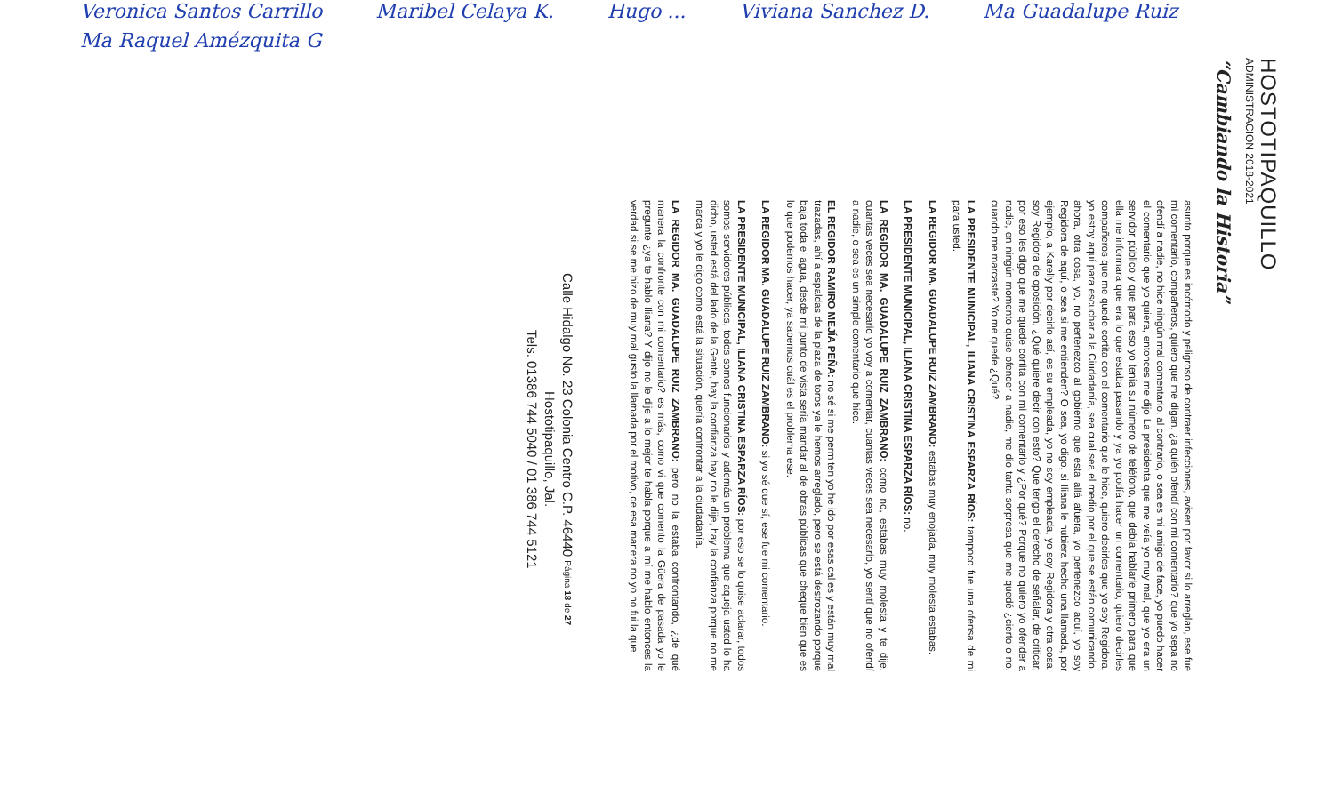Veronica Santos Carrillo Maribel Celaya K. Hugo ... Viviana Sanchez D. Ma Guadalupe Ruiz Ma Raquel Amézquita G
HOSTOTIPAQUILLO
ADMINISTRACION 2018-2021
“Cambiando la Historia”
asunto porque es incómodo y peligroso de contraer infecciones, avisen por favor si lo arreglan, ese fue mi comentario, compañeros, quiero que me digan, ¿a quién ofendí con mi comentario? que yo sepa no ofendí a nadie, no hice ningún mal comentario, al contrario, o sea es mi amigo de face, yo puedo hacer el comentario que yo quiera, entonces me dijo La presidenta que me veía yo muy mal, que yo era un servidor público y que para eso yo tenía su número de teléfono, que debía hablarle primero para que ella me informara que era lo que estaba pasando y ya yo podía hacer un comentario, quiero decirles compañeros que me quede cortita con el comentario que le hice, quiero decirles que yo soy Regidora, yo estoy aquí para escuchar a la Ciudadanía, sea cual sea el medio por el que se están comunicando, ahora, otra cosa, yo, no pertenezco al gobierno que esta allá afuera, yo pertenezco aquí, yo soy Regidora de aquí, o sea si me entienden? O sea, yo digo, si Iliana le hubiera hecho una llamada, por ejemplo, a Karelly por decirlo así, es su empleada, yo no soy empleada, yo soy Regidora y otra cosa, soy Regidora de oposición, ¿Qué quiere decir con esto? Que tengo el derecho de señalar, de criticar, por eso les digo que me quede cortita con mi comentario y ¿Por qué? Porque no quiero yo ofender a nadie, en ningún momento quise ofender a nadie, me dio tanta sorpresa que me quedé ¿cierto o no, cuando me marcaste? Yo me quede ¿Qué?
LA PRESIDENTE MUNICIPAL, ILIANA CRISTINA ESPARZA RÍOS: tampoco fue una ofensa de mi para usted.
LA REGIDOR MA. GUADALUPE RUIZ ZAMBRANO: estabas muy enojada, muy molesta estabas.
LA PRESIDENTE MUNICIPAL, ILIANA CRISTINA ESPARZA RÍOS: no.
LA REGIDOR MA. GUADALUPE RUIZ ZAMBRANO: como no, estabas muy molesta y te dije, cuantas veces sea necesario yo voy a comentar, cuantas veces sea necesario, yo sentí que no ofendí a nadie, o sea es un simple comentario que hice.
EL REGIDOR RAMIRO MEJÍA PEÑA: no sé si me permiten yo he ido por esas calles y están muy mal trazadas, ahí a espaldas de la plaza de toros ya le hemos arreglado, pero se está destrozando porque baja toda el agua, desde mi punto de vista sería mandar al de obras públicas que cheque bien que es lo que podemos hacer, ya sabemos cuál es el problema ese.
LA REGIDOR MA. GUADALUPE RUIZ ZAMBRANO: si yo sé que sí, ese fue mi comentario.
LA PRESIDENTE MUNICIPAL, ILIANA CRISTINA ESPARZA RÍOS: por eso se lo quise aclarar, todos somos servidores públicos, todos somos funcionarios y además un problema que aqueja usted lo ha dicho, usted está del lado de la Gente, hay la confianza hay no le dije, hay la confianza porque no me marca y yo le digo como está la situación, quería confrontar a la ciudadanía.
LA REGIDOR MA. GUADALUPE RUIZ ZAMBRANO: pero no la estaba confrontando, ¿de qué manera la confronte con mi comentario? es más, como vi que comento la Güera de pasada yo le pregunte ¿ya te hablo Iliana? Y dijo no le dije a lo mejor te habla porque a mí me hablo entonces la verdad si se me hizo de muy mal gusto la llamada por el motivo, de esa manera no yo no fui la que
Calle Hidalgo No. 23 Colonia Centro C.P. 46440 Página 18 de 27
Hostotipaquillo, Jal.
Tels. 01386 744 5040 / 01 386 744 5121